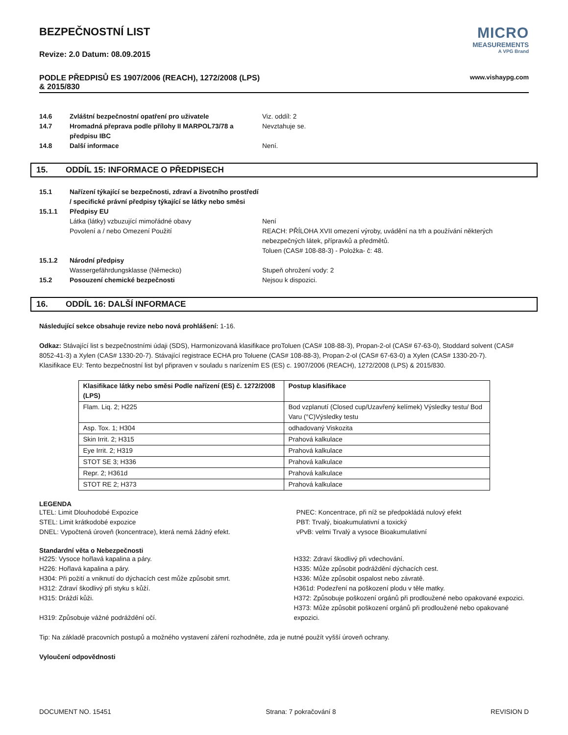BEZPEČNOSTNÍ LIST
Revize: 2.0 Datum: 08.09.2015
MICRO
MEASUREMENTS
A VPG Brand
PODLE PŘEDPISŮ ES 1907/2006 (REACH), 1272/2008 (LPS)
& 2015/830
www.vishaypg.com
14.6 Zvláštní bezpečnostní opatření pro uživatele Viz. oddíl: 2
14.7 Hromadná přeprava podle přílohy II MARPOL73/78 a předpisu IBC
Nevztahuje se.
14.8 Další informace Není.
15. ODDÍL 15: INFORMACE O PŘEDPISECH
15.1 Nařízení týkající se bezpečnosti, zdraví a životního prostředí / specifické právní předpisy týkající se látky nebo směsi
15.1.1 Předpisy EU
Látka (látky) vzbuzující mimořádné obavy Není
Povolení a / nebo Omezení Použití REACH: PŘÍLOHA XVII omezení výroby, uvádění na trh a používání některých nebezpečných látek, přípravků a předmětů.
Toluen (CAS# 108-88-3) - Položka- č: 48.
15.1.2 Národní předpisy
Wassergefährdungsklasse (Německo) Stupeň ohrožení vody: 2
15.2 Posouzení chemické bezpečnosti Nejsou k dispozici.
16. ODDÍL 16: DALŠÍ INFORMACE
Následující sekce obsahuje revize nebo nová prohlášení: 1-16.
Odkaz: Stávající list s bezpečnostními údaji (SDS), Harmonizovaná klasifikace proToluen (CAS# 108-88-3), Propan-2-ol (CAS# 67-63-0), Stoddard solvent (CAS# 8052-41-3) a Xylen (CAS# 1330-20-7). Stávající registrace ECHA pro Toluene (CAS# 108-88-3), Propan-2-ol (CAS# 67-63-0) a Xylen (CAS# 1330-20-7).
Klasifikace EU: Tento bezpečnostní list byl připraven v souladu s narízením ES (ES) c. 1907/2006 (REACH), 1272/2008 (LPS) & 2015/830.
| Klasifikace látky nebo směsi Podle nařízení (ES) č. 1272/2008 (LPS) | Postup klasifikace |
| --- | --- |
| Flam. Liq. 2; H225 | Bod vzplanutí (Closed cup/Uzavřený kelímek) Výsledky testu/ Bod Varu (°C)Výsledky testu |
| Asp. Tox. 1; H304 | odhadovaný Viskozita |
| Skin Irrit. 2; H315 | Prahová kalkulace |
| Eye Irrit. 2; H319 | Prahová kalkulace |
| STOT SE 3; H336 | Prahová kalkulace |
| Repr. 2; H361d | Prahová kalkulace |
| STOT RE 2; H373 | Prahová kalkulace |
LEGENDA
LTEL: Limit Dlouhodobé Expozice
STEL: Limit krátkodobé expozice
DNEL: Vypočtená úroveň (koncentrace), která nemá žádný efekt.
PNEC: Koncentrace, při níž se předpokládá nulový efekt
PBT: Trvalý, bioakumulativní a toxický
vPvB: velmi Trvalý a vysoce Bioakumulativní
Standardní věta o Nebezpečnosti
H225: Vysoce hořlavá kapalina a páry.
H226: Hořlavá kapalina a páry.
H304: Při požití a vniknutí do dýchacích cest může způsobit smrt.
H312: Zdraví škodlivý při styku s kůží.
H315: Dráždí kůži.
H319: Způsobuje vážné podráždění očí.
H332: Zdraví škodlivý při vdechování.
H335: Může způsobit podráždění dýchacích cest.
H336: Může způsobit ospalost nebo závratě.
H361d: Podezření na poškození plodu v těle matky.
H372: Způsobuje poškození orgánů při prodloužené nebo opakované expozici.
H373: Může způsobit poškození orgánů při prodloužené nebo opakované expozici.
Tip: Na základě pracovních postupů a možného vystavení záření rozhodněte, zda je nutné použít vyšší úroveň ochrany.
Vyloučení odpovědnosti
DOCUMENT NO. 15451 Strana: 7 pokračování 8 REVISION D